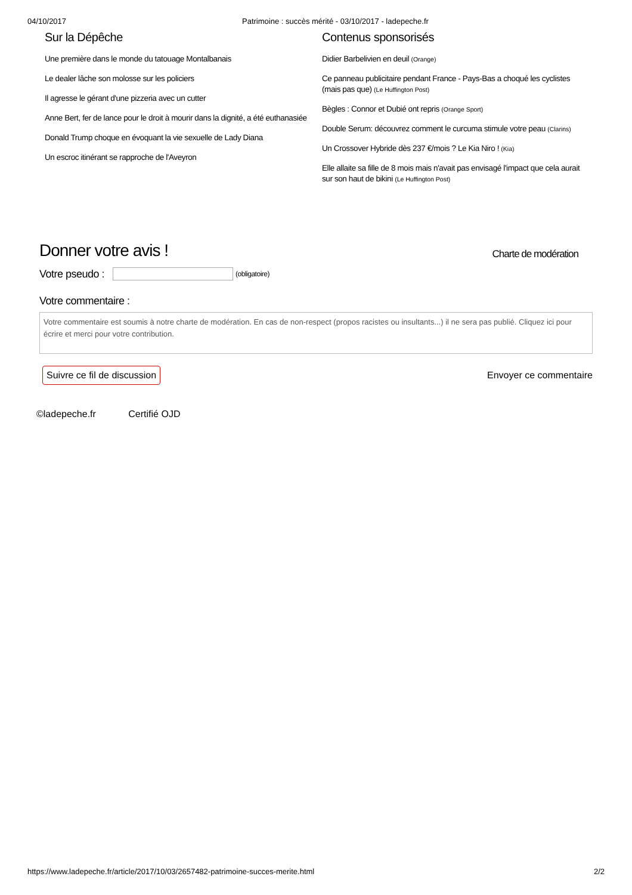04/10/2017 Patrimoine : succès mérité - 03/10/2017 - ladepeche.fr
Sur la Dépêche
Une première dans le monde du tatouage Montalbanais
Le dealer lâche son molosse sur les policiers
Il agresse le gérant d'une pizzeria avec un cutter
Anne Bert, fer de lance pour le droit à mourir dans la dignité, a été euthanasiée
Donald Trump choque en évoquant la vie sexuelle de Lady Diana
Un escroc itinérant se rapproche de l'Aveyron
Contenus sponsorisés
Didier Barbelivien en deuil (Orange)
Ce panneau publicitaire pendant France - Pays-Bas a choqué les cyclistes (mais pas que) (Le Huffington Post)
Bègles : Connor et Dubié ont repris (Orange Sport)
Double Serum: découvrez comment le curcuma stimule votre peau (Clarins)
Un Crossover Hybride dès 237 €/mois ? Le Kia Niro ! (Kia)
Elle allaite sa fille de 8 mois mais n'avait pas envisagé l'impact que cela aurait sur son haut de bikini (Le Huffington Post)
Donner votre avis ! Charte de modération
Votre pseudo :
(obligatoire)
Votre commentaire :
Votre commentaire est soumis à notre charte de modération. En cas de non-respect (propos racistes ou insultants...) il ne sera pas publié. Cliquez ici pour écrire et merci pour votre contribution.
Suivre ce fil de discussion
Envoyer ce commentaire
©ladepeche.fr Certifié OJD
https://www.ladepeche.fr/article/2017/10/03/2657482-patrimoine-succes-merite.html
2/2